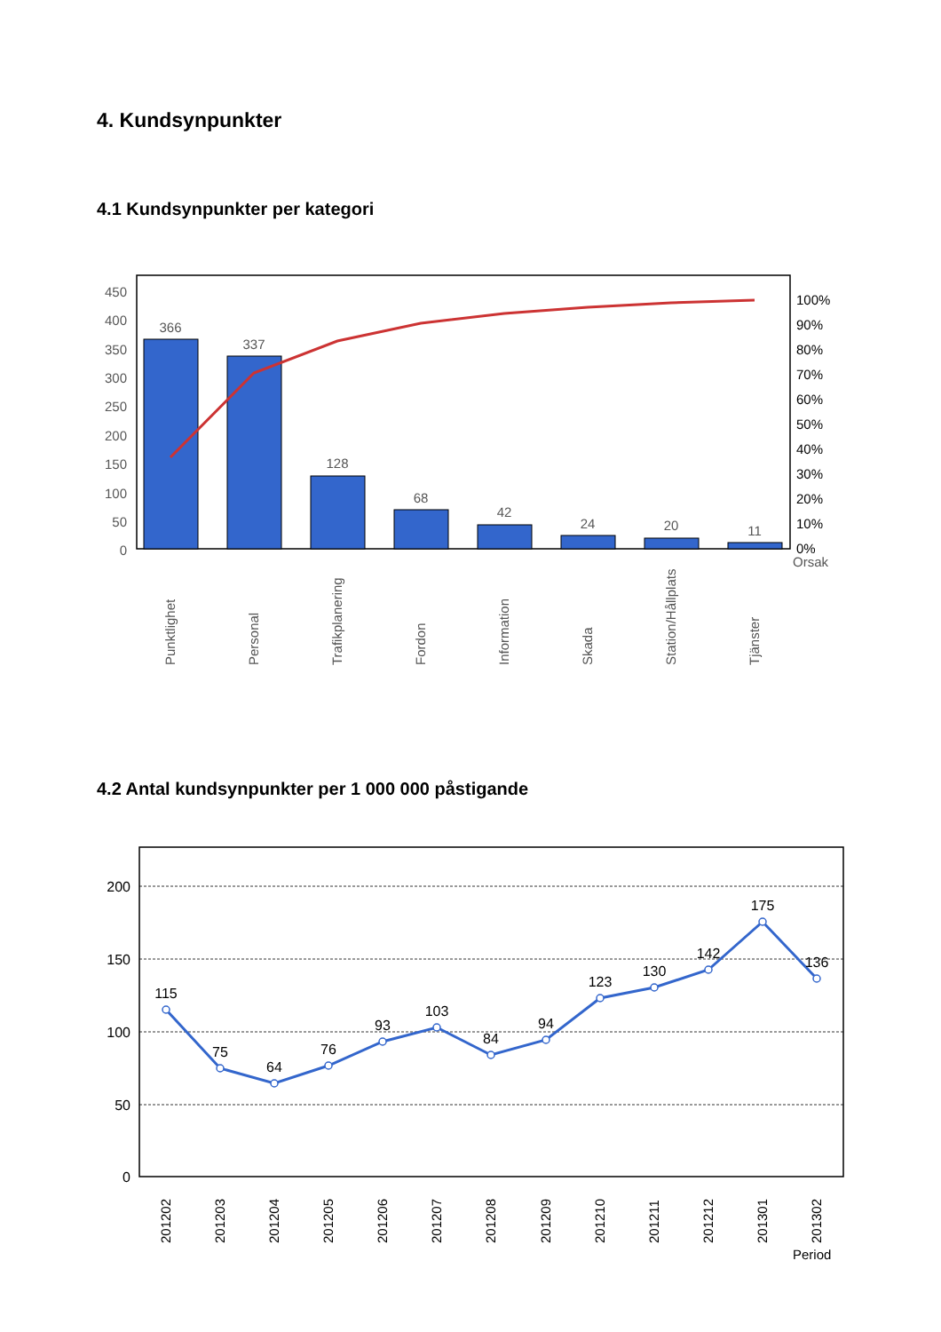4. Kundsynpunkter
4.1 Kundsynpunkter per kategori
450
400
350
300
250
200
150
100
50
0
100%
90%
80%
70%
60%
50%
40%
30%
20%
10%
0%
Orsak
366
337
128
68
42
24
20
11
Punktlighet
Personal
Trafikplanering
Fordon
Information
Skada
Station/Hållplats
Tjänster
4.2 Antal kundsynpunkter per 1 000 000 påstigande
200
150
100
50
0
115
75
64
76
93
103
84
94
123
130
142
175
136
201202
201203
201204
201205
201206
201207
201208
201209
201210
201211
201212
201301
201302
Period